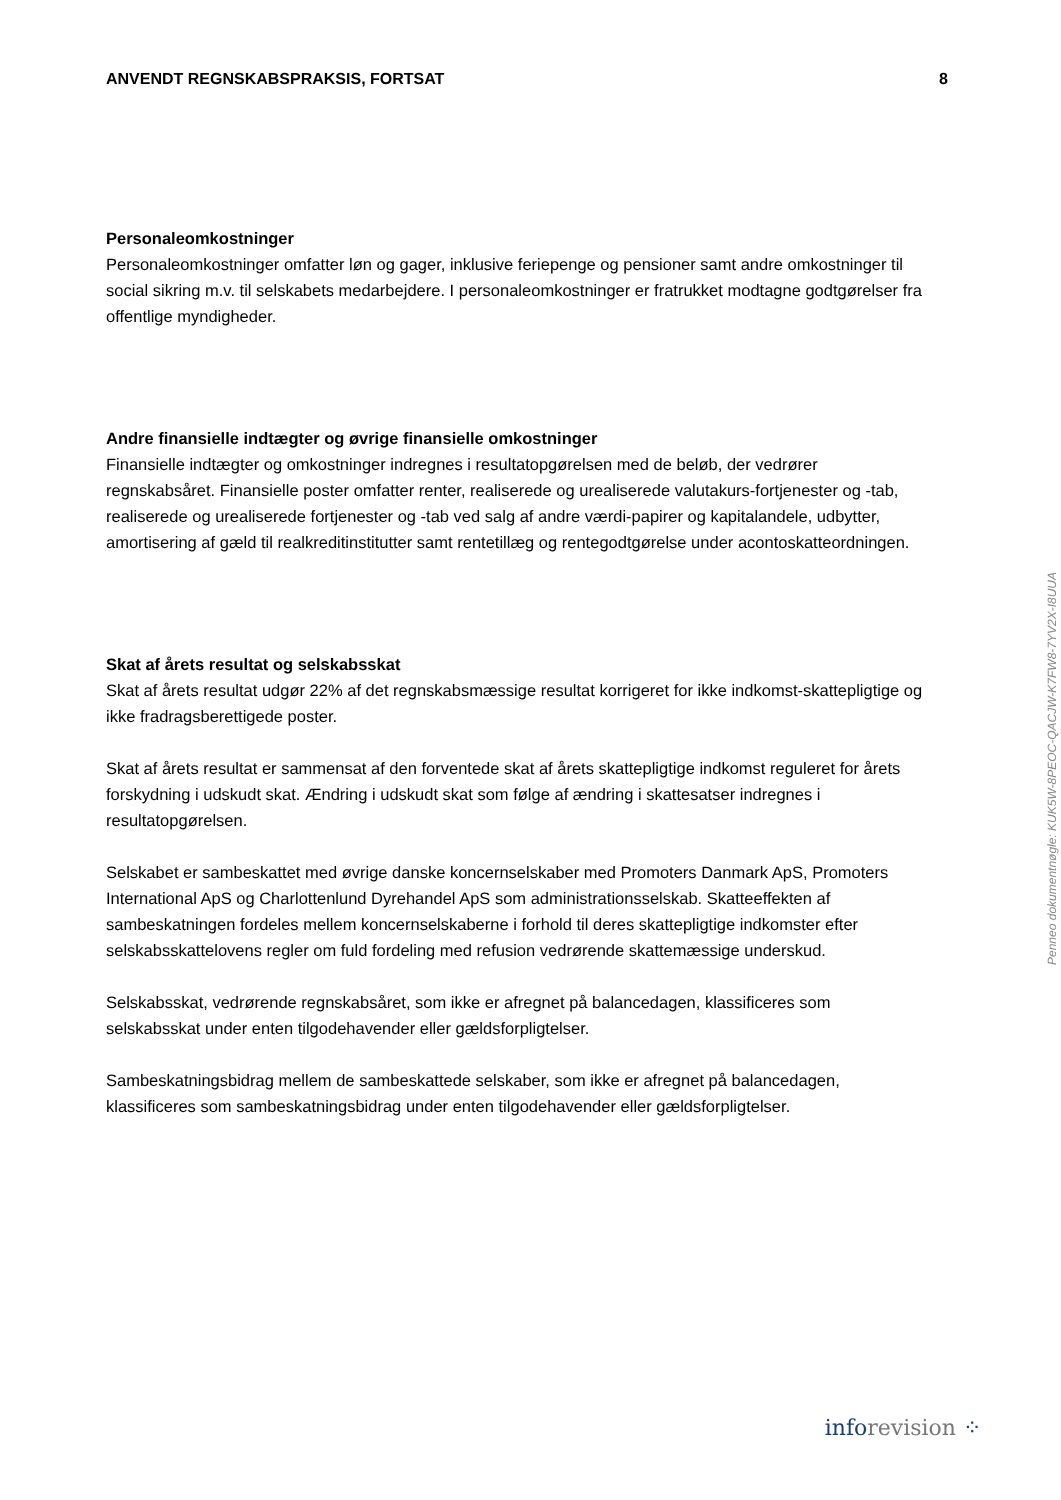ANVENDT REGNSKABSPRAKSIS, FORTSAT 8
Personaleomkostninger
Personaleomkostninger omfatter løn og gager, inklusive feriepenge og pensioner samt andre omkostninger til social sikring m.v. til selskabets medarbejdere. I personaleomkostninger er fratrukket modtagne godtgørelser fra offentlige myndigheder.
Andre finansielle indtægter og øvrige finansielle omkostninger
Finansielle indtægter og omkostninger indregnes i resultatopgørelsen med de beløb, der vedrører regnskabsåret. Finansielle poster omfatter renter, realiserede og urealiserede valutakurs-fortjenester og -tab, realiserede og urealiserede fortjenester og -tab ved salg af andre værdi-papirer og kapitalandele, udbytter, amortisering af gæld til realkreditinstitutter samt rentetillæg og rentegodtgørelse under acontoskatteordningen.
Skat af årets resultat og selskabsskat
Skat af årets resultat udgør 22% af det regnskabsmæssige resultat korrigeret for ikke indkomst-skattepligtige og ikke fradragsberettigede poster.
Skat af årets resultat er sammensat af den forventede skat af årets skattepligtige indkomst reguleret for årets forskydning i udskudt skat. Ændring i udskudt skat som følge af ændring i skattesatser indregnes i resultatopgørelsen.
Selskabet er sambeskattet med øvrige danske koncernselskaber med Promoters Danmark ApS, Promoters International ApS og Charlottenlund Dyrehandel ApS som administrationsselskab. Skatteeffekten af sambeskatningen fordeles mellem koncernselskaberne i forhold til deres skattepligtige indkomster efter selskabsskattelovens regler om fuld fordeling med refusion vedrørende skattemæssige underskud.
Selskabsskat, vedrørende regnskabsåret, som ikke er afregnet på balancedagen, klassificeres som selskabsskat under enten tilgodehavender eller gældsforpligtelser.
Sambeskatningsbidrag mellem de sambeskattede selskaber, som ikke er afregnet på balancedagen, klassificeres som sambeskatningsbidrag under enten tilgodehavender eller gældsforpligtelser.
Penneo dokumentnøgle: KUK5W-8PEOC-QACJW-K7FW8-7YV2X-I8UUA
inforevision ⁘